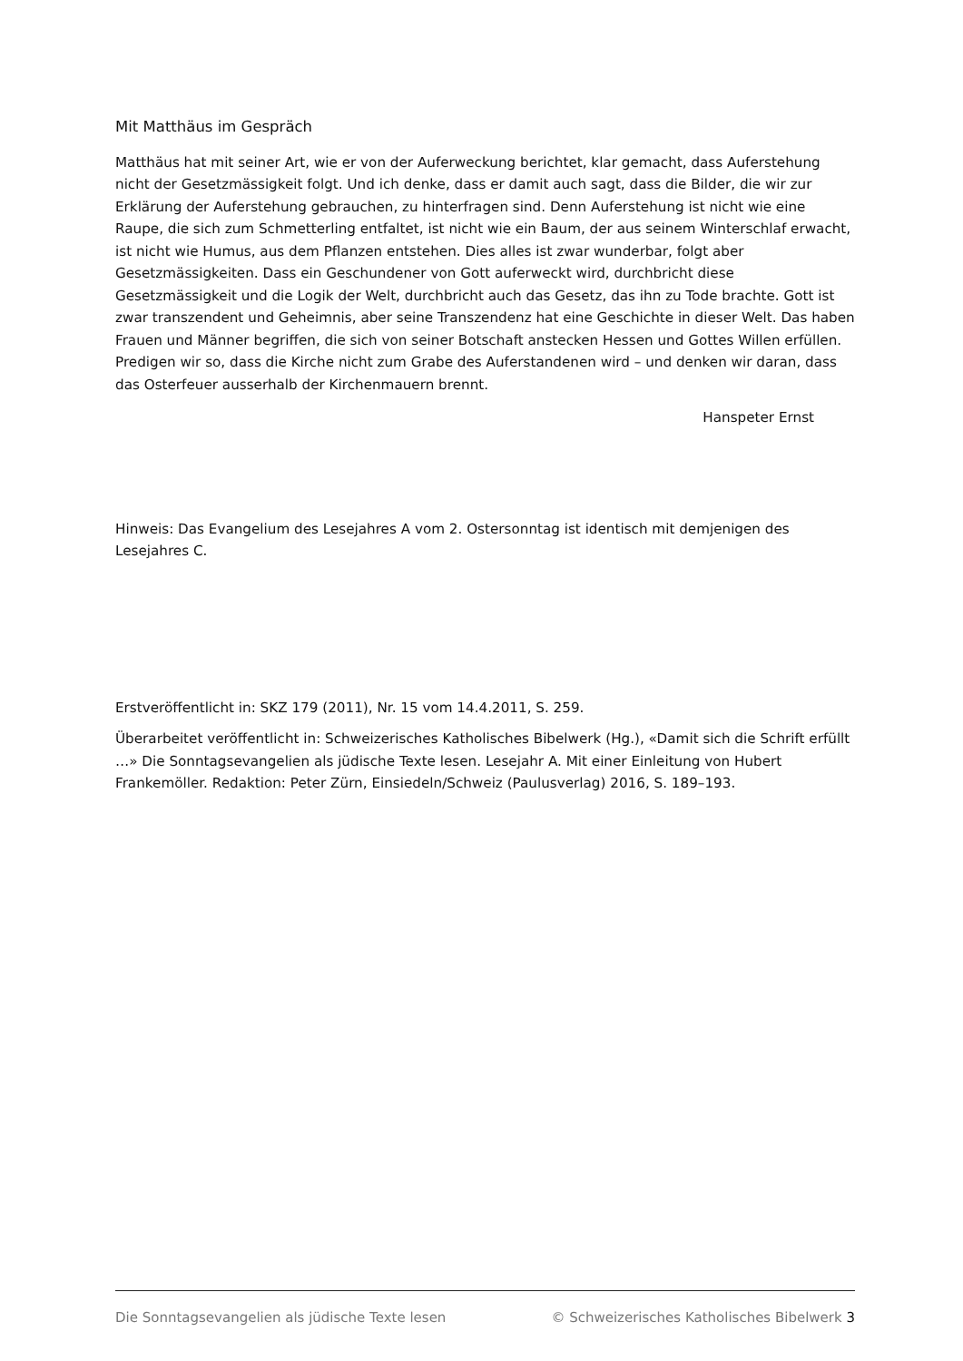Mit Matthäus im Gespräch
Matthäus hat mit seiner Art, wie er von der Auferweckung berichtet, klar gemacht, dass Aufer­stehung nicht der Gesetzmässigkeit folgt. Und ich denke, dass er damit auch sagt, dass die Bil­der, die wir zur Erklärung der Auferstehung gebrauchen, zu hinterfragen sind. Denn Auferste­hung ist nicht wie eine Raupe, die sich zum Schmetterling entfaltet, ist nicht wie ein Baum, der aus seinem Winterschlaf erwacht, ist nicht wie Humus, aus dem Pflanzen entstehen. Dies alles ist zwar wunderbar, folgt aber Gesetzmässigkeiten. Dass ein Geschundener von Gott auferweckt wird, durchbricht diese Gesetzmässigkeit und die Logik der Welt, durchbricht auch das Gesetz, das ihn zu Tode brachte. Gott ist zwar transzendent und Geheimnis, aber seine Transzendenz hat eine Geschichte in dieser Welt. Das haben Frauen und Männer begriffen, die sich von seiner Botschaft anstecken Hessen und Gottes Willen erfüllen. Predigen wir so, dass die Kirche nicht zum Grabe des Auferstandenen wird – und denken wir daran, dass das Osterfeuer ausserhalb der Kirchenmauern brennt.
Hanspeter Ernst
Hinweis: Das Evangelium des Lesejahres A vom 2. Ostersonntag ist identisch mit demjenigen des Lesejahres C.
Erstveröffentlicht in: SKZ 179 (2011), Nr. 15 vom 14.4.2011, S. 259.
Überarbeitet veröffentlicht in: Schweizerisches Katholisches Bibelwerk (Hg.), «Damit sich die Schrift erfüllt …» Die Sonntagsevangelien als jüdische Texte lesen. Lesejahr A. Mit einer Einlei­tung von Hubert Frankemöller. Redaktion: Peter Zürn, Einsiedeln/Schweiz (Paulusverlag) 2016, S. 189–193.
Die Sonntagsevangelien als jüdische Texte lesen © Schweizerisches Katholisches Bibelwerk 3